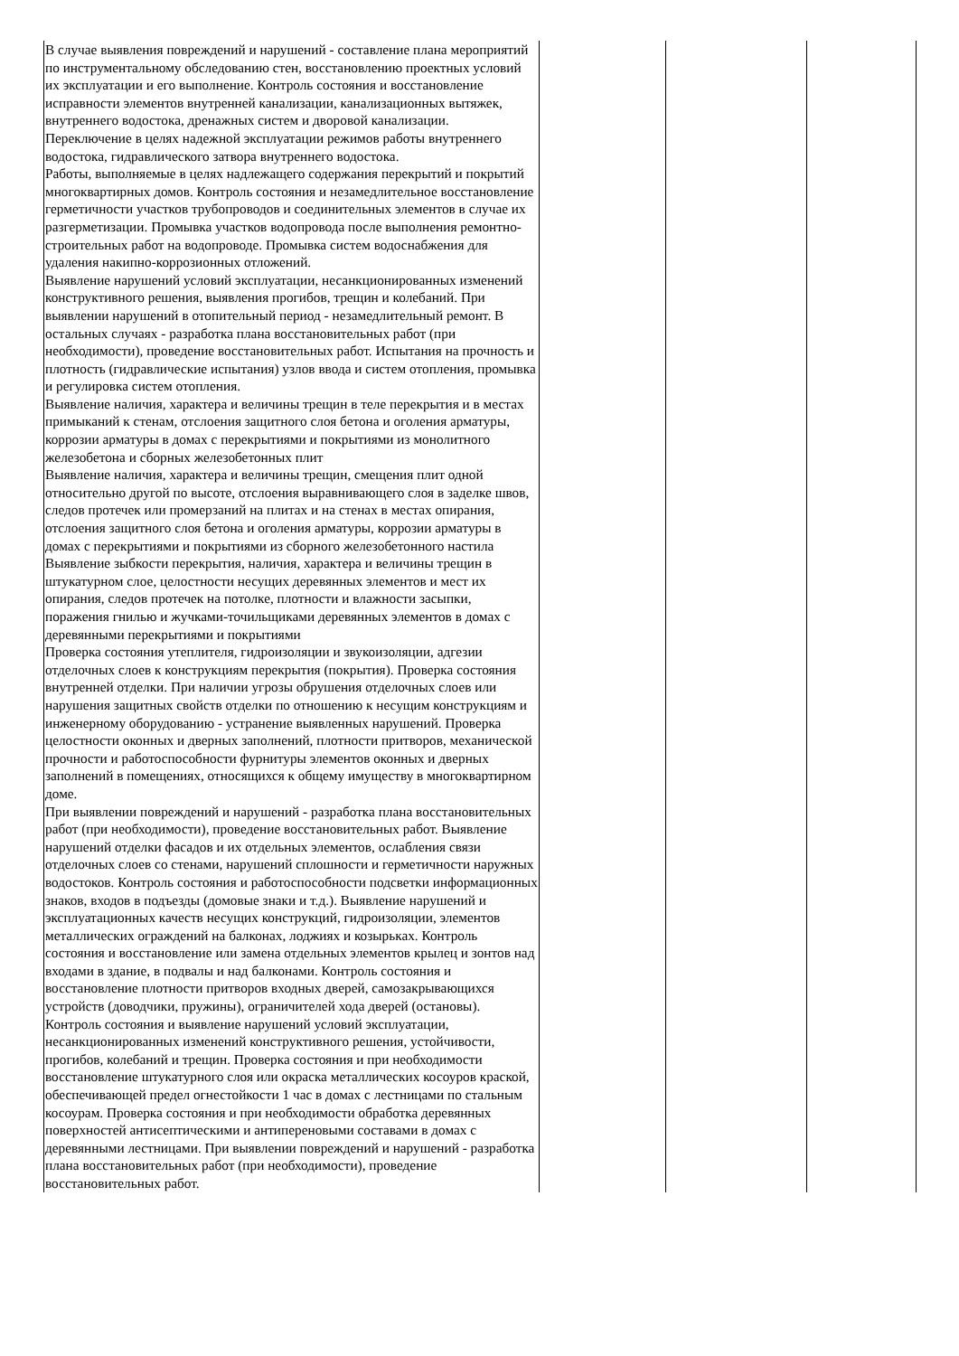| В случае выявления повреждений и нарушений - составление плана мероприятий по инструментальному обследованию стен, восстановлению проектных условий их эксплуатации и его выполнение. Контроль состояния и восстановление исправности элементов внутренней канализации, канализационных вытяжек, внутреннего водостока, дренажных систем и дворовой канализации. Переключение в целях надежной эксплуатации режимов работы внутреннего водостока, гидравлического затвора внутреннего водостока. | | | |
| Работы, выполняемые в целях надлежащего содержания перекрытий и покрытий многоквартирных домов. Контроль состояния и незамедлительное восстановление герметичности участков трубопроводов и соединительных элементов в случае их разгерметизации. Промывка участков водопровода после выполнения ремонтно-строительных работ на водопроводе. Промывка систем водоснабжения для удаления накипно-коррозионных отложений. | | | |
| Выявление нарушений условий эксплуатации, несанкционированных изменений конструктивного решения, выявления прогибов, трещин и колебаний. При выявлении нарушений в отопительный период - незамедлительный ремонт. В остальных случаях - разработка плана восстановительных работ (при необходимости), проведение восстановительных работ. Испытания на прочность и плотность (гидравлические испытания) узлов ввода и систем отопления, промывка и регулировка систем отопления. | | | |
| Выявление наличия, характера и величины трещин в теле перекрытия и в местах примыканий к стенам, отслоения защитного слоя бетона и оголения арматуры, коррозии арматуры в домах с перекрытиями и покрытиями из монолитного железобетона и сборных железобетонных плит | | | |
| Выявление наличия, характера и величины трещин, смещения плит одной относительно другой по высоте, отслоения выравнивающего слоя в заделке швов, следов протечек или промерзаний на плитах и на стенах в местах опирания, отслоения защитного слоя бетона и оголения арматуры, коррозии арматуры в домах с перекрытиями и покрытиями из сборного железобетонного настила | | | |
| Выявление зыбкости перекрытия, наличия, характера и величины трещин в штукатурном слое, целостности несущих деревянных элементов и мест их опирания, следов протечек на потолке, плотности и влажности засыпки, поражения гнилью и жучками-точильщиками деревянных элементов в домах с деревянными перекрытиями и покрытиями | | | |
| Проверка состояния утеплителя, гидроизоляции и звукоизоляции, адгезии отделочных слоев к конструкциям перекрытия (покрытия). Проверка состояния внутренней отделки. При наличии угрозы обрушения отделочных слоев или нарушения защитных свойств отделки по отношению к несущим конструкциям и инженерному оборудованию - устранение выявленных нарушений. Проверка целостности оконных и дверных заполнений, плотности притворов, механической прочности и работоспособности фурнитуры элементов оконных и дверных заполнений в помещениях, относящихся к общему имуществу в многоквартирном доме. | | | |
| При выявлении повреждений и нарушений - разработка плана восстановительных работ (при необходимости), проведение восстановительных работ. Выявление нарушений отделки фасадов и их отдельных элементов, ослабления связи отделочных слоев со стенами, нарушений сплошности и герметичности наружных водостоков. Контроль состояния и работоспособности подсветки информационных знаков, входов в подъезды (домовые знаки и т.д.). Выявление нарушений и эксплуатационных качеств несущих конструкций, гидроизоляции, элементов металлических ограждений на балконах, лоджиях и козырьках. Контроль состояния и восстановление или замена отдельных элементов крылец и зонтов над входами в здание, в подвалы и над балконами. Контроль состояния и восстановление плотности притворов входных дверей, самозакрывающихся устройств (доводчики, пружины), ограничителей хода дверей (остановы). | | | |
| Контроль состояния и выявление нарушений условий эксплуатации, несанкционированных изменений конструктивного решения, устойчивости, прогибов, колебаний и трещин. Проверка состояния и при необходимости восстановление штукатурного слоя или окраска металлических косоуров краской, обеспечивающей предел огнестойкости 1 час в домах с лестницами по стальным косоурам. Проверка состояния и при необходимости обработка деревянных поверхностей антисептическими и антипереновыми составами в домах с деревянными лестницами. При выявлении повреждений и нарушений - разработка плана восстановительных работ (при необходимости), проведение восстановительных работ. | | | |